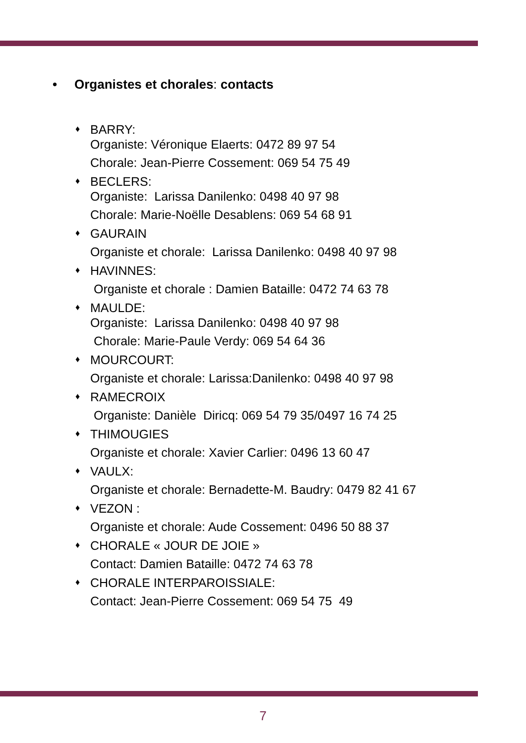• Organistes et chorales: contacts
♦
BARRY:
Organiste: Véronique Elaerts: 0472 89 97 54
Chorale: Jean-Pierre Cossement: 069 54 75 49
♦
BECLERS:
Organiste: Larissa Danilenko: 0498 40 97 98
Chorale: Marie-Noëlle Desablens: 069 54 68 91
♦
GAURAIN
Organiste et chorale: Larissa Danilenko: 0498 40 97 98
♦
HAVINNES:
Organiste et chorale : Damien Bataille: 0472 74 63 78
♦
MAULDE:
Organiste: Larissa Danilenko: 0498 40 97 98
Chorale: Marie-Paule Verdy: 069 54 64 36
♦
MOURCOURT:
Organiste et chorale: Larissa:Danilenko: 0498 40 97 98
♦
RAMECROIX
Organiste: Danièle Diricq: 069 54 79 35/0497 16 74 25
♦
THIMOUGIES
Organiste et chorale: Xavier Carlier: 0496 13 60 47
♦
VAULX:
Organiste et chorale: Bernadette-M. Baudry: 0479 82 41 67
♦
VEZON :
Organiste et chorale: Aude Cossement: 0496 50 88 37
♦
CHORALE « JOUR DE JOIE »
Contact: Damien Bataille: 0472 74 63 78
♦
CHORALE INTERPAROISSIALE:
Contact: Jean-Pierre Cossement: 069 54 75 49
7